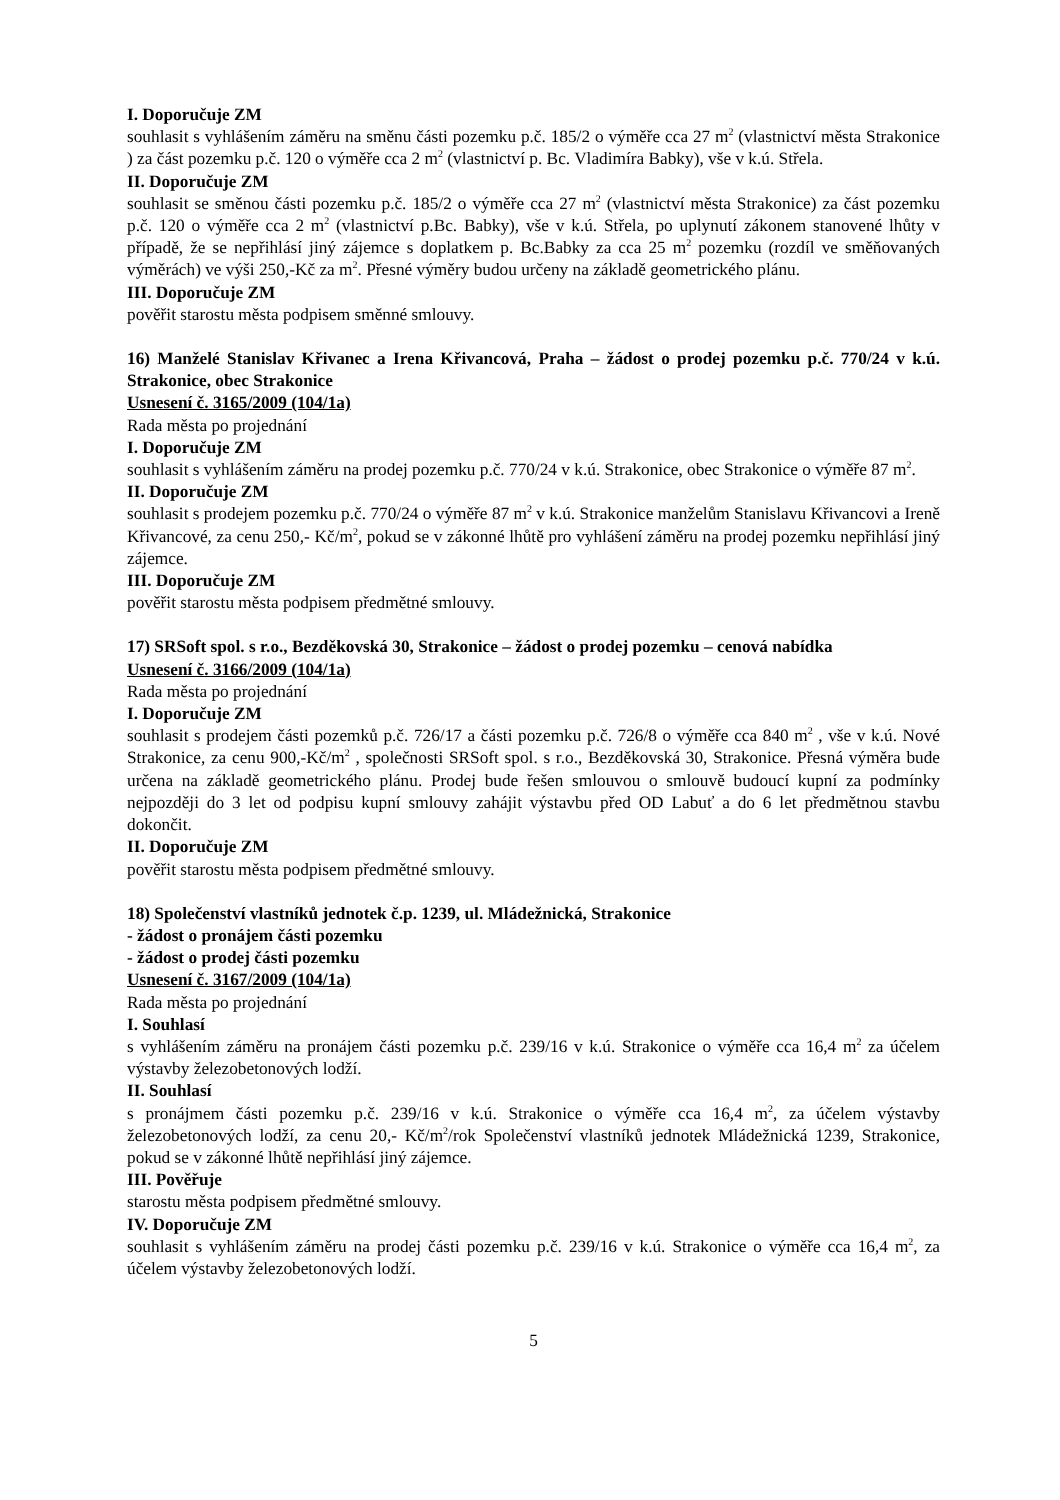I. Doporučuje ZM
souhlasit s vyhlášením záměru na směnu části pozemku p.č. 185/2 o výměře cca 27 m<sup>2</sup> (vlastnictví města Strakonice ) za část pozemku p.č. 120 o výměře cca 2 m<sup>2</sup> (vlastnictví p. Bc. Vladimíra Babky), vše v k.ú. Střela.
II. Doporučuje ZM
souhlasit se směnou části pozemku p.č. 185/2 o výměře cca 27 m<sup>2</sup> (vlastnictví města Strakonice) za část pozemku p.č. 120 o výměře cca 2 m<sup>2</sup> (vlastnictví p.Bc. Babky), vše v k.ú. Střela, po uplynutí zákonem stanovené lhůty v případě, že se nepřihlásí jiný zájemce s doplatkem p. Bc.Babky za cca 25 m<sup>2</sup> pozemku (rozdíl ve směňovaných výměrách) ve výši 250,-Kč za m<sup>2</sup>. Přesné výměry budou určeny na základě geometrického plánu.
III. Doporučuje ZM
pověřit starostu města podpisem směnné smlouvy.
16) Manželé Stanislav Křivanec a Irena Křivancová, Praha – žádost o prodej pozemku p.č. 770/24 v k.ú. Strakonice, obec Strakonice
Usnesení č. 3165/2009 (104/1a)
Rada města po projednání
I. Doporučuje ZM
souhlasit s vyhlášením záměru na prodej pozemku p.č. 770/24 v k.ú. Strakonice, obec Strakonice o výměře 87 m<sup>2</sup>.
II. Doporučuje ZM
souhlasit s prodejem pozemku p.č. 770/24 o výměře 87 m<sup>2</sup> v k.ú. Strakonice manželům Stanislavu Křivancovi a Ireně Křivancové, za cenu 250,- Kč/m<sup>2</sup>, pokud se v zákonné lhůtě pro vyhlášení záměru na prodej pozemku nepřihlásí jiný zájemce.
III. Doporučuje ZM
pověřit starostu města podpisem předmětné smlouvy.
17) SRSoft spol. s r.o., Bezděkovská 30, Strakonice – žádost o prodej pozemku – cenová nabídka
Usnesení č. 3166/2009 (104/1a)
Rada města po projednání
I. Doporučuje ZM
souhlasit s prodejem části pozemků p.č. 726/17 a části pozemku p.č. 726/8 o výměře cca 840 m<sup>2</sup> , vše v k.ú. Nové Strakonice, za cenu 900,-Kč/m<sup>2</sup> , společnosti SRSoft spol. s r.o., Bezděkovská 30, Strakonice. Přesná výměra bude určena na základě geometrického plánu. Prodej bude řešen smlouvou o smlouvě budoucí kupní za podmínky nejpozději do 3 let od podpisu kupní smlouvy zahájit výstavbu před OD Labuť a do 6 let předmětnou stavbu dokončit.
II. Doporučuje ZM
pověřit starostu města podpisem předmětné smlouvy.
18) Společenství vlastníků jednotek č.p. 1239, ul. Mládežnická, Strakonice
- žádost o pronájem části pozemku
- žádost o prodej části pozemku
Usnesení č. 3167/2009 (104/1a)
Rada města po projednání
I. Souhlasí
s vyhlášením záměru na pronájem části pozemku p.č. 239/16 v k.ú. Strakonice o výměře cca 16,4 m<sup>2</sup> za účelem výstavby železobetonových lodží.
II. Souhlasí
s pronájmem části pozemku p.č. 239/16 v k.ú. Strakonice o výměře cca 16,4 m<sup>2</sup>, za účelem výstavby železobetonových lodží, za cenu 20,- Kč/m<sup>2</sup>/rok Společenství vlastníků jednotek Mládežnická 1239, Strakonice, pokud se v zákonné lhůtě nepřihlásí jiný zájemce.
III. Pověřuje
starostu města podpisem předmětné smlouvy.
IV. Doporučuje ZM
souhlasit s vyhlášením záměru na prodej části pozemku p.č. 239/16 v k.ú. Strakonice o výměře cca 16,4 m<sup>2</sup>, za účelem výstavby železobetonových lodží.
5